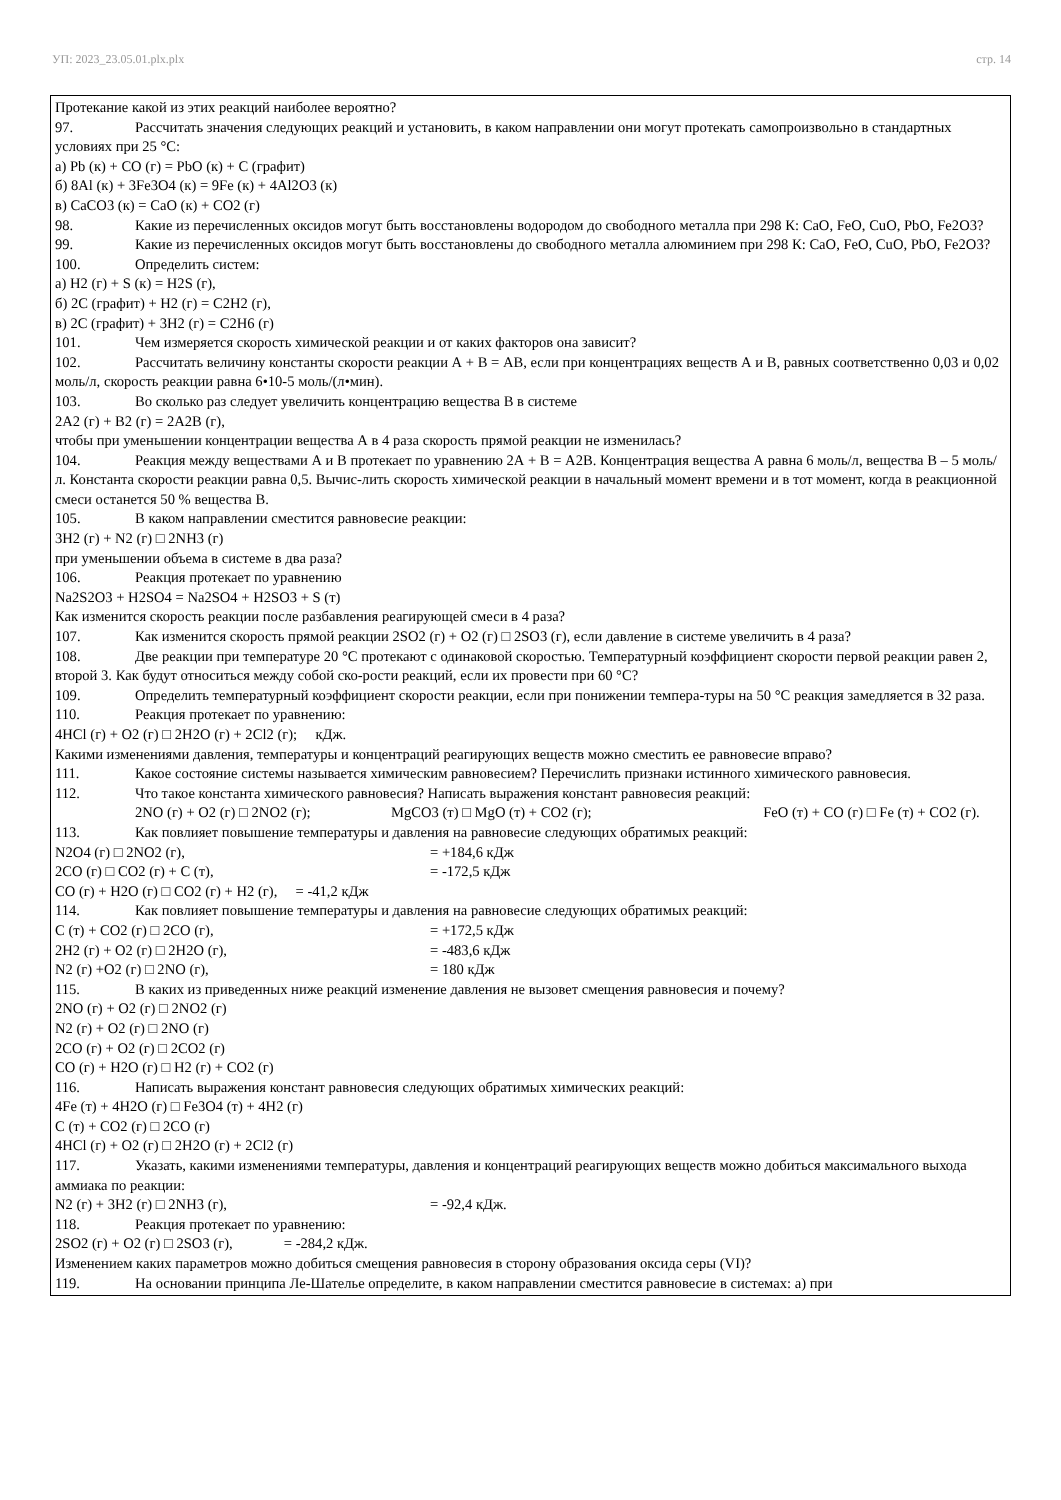УП: 2023_23.05.01.plx.plx стр. 14
Протекание какой из этих реакций наиболее вероятно?
97. Рассчитать значения следующих реакций и установить, в каком направлении они могут протекать самопроизвольно в стандартных условиях при 25 °С:
а) Pb (к) + CO (г) = PbO (к) + C (графит)
б) 8Al (к) + 3Fe3O4 (к) = 9Fe (к) + 4Al2O3 (к)
в) CaCO3 (к) = CaO (к) + CO2 (г)
98. Какие из перечисленных оксидов могут быть восстановлены водородом до свободного металла при 298 К: CaO, FeO, CuO, PbO, Fe2O3?
99. Какие из перечисленных оксидов могут быть восстановлены до свободного металла алюминием при 298 К: CaO, FeO, CuO, PbO, Fe2O3?
100. Определить систем:
а) H2 (г) + S (к) = H2S (г),
б) 2C (графит) + H2 (г) = C2H2 (г),
в) 2C (графит) + 3H2 (г) = C2H6 (г)
101. Чем измеряется скорость химической реакции и от каких факторов она зависит?
102. Рассчитать величину константы скорости реакции А + В = АВ, если при концентрациях веществ А и В, равных соответственно 0,03 и 0,02 моль/л, скорость реакции равна 6•10-5 моль/(л•мин).
103. Во сколько раз следует увеличить концентрацию вещества В в системе
2А2 (г) + В2 (г) = 2А2В (г),
чтобы при уменьшении концентрации вещества А в 4 раза скорость прямой реакции не изменилась?
104. Реакция между веществами А и В протекает по уравнению 2А + В = А2В. Концентрация вещества А равна 6 моль/л, вещества В – 5 моль/л. Константа скорости реакции равна 0,5. Вычис-лить скорость химической реакции в начальный момент времени и в тот момент, когда в реакционной смеси останется 50 % вещества В.
105. В каком направлении сместится равновесие реакции:
3H2 (г) + N2 (г) □ 2NH3 (г)
при уменьшении объема в системе в два раза?
106. Реакция протекает по уравнению
Na2S2O3 + H2SO4 = Na2SO4 + H2SO3 + S (т)
Как изменится скорость реакции после разбавления реагирующей смеси в 4 раза?
107. Как изменится скорость прямой реакции 2SO2 (г) + O2 (г) □ 2SO3 (г), если давление в системе увеличить в 4 раза?
108. Две реакции при температуре 20 °С протекают с одинаковой скоростью. Температурный коэффициент скорости первой реакции равен 2, второй 3. Как будут относиться между собой ско-рости реакций, если их провести при 60 °С?
109. Определить температурный коэффициент скорости реакции, если при понижении темпера-туры на 50 °С реакция замедляется в 32 раза.
110. Реакция протекает по уравнению:
4HCl (г) + O2 (г) □ 2H2O (г) + 2Cl2 (г); кДж.
Какими изменениями давления, температуры и концентраций реагирующих веществ можно сместить ее равновесие вправо?
111. Какое состояние системы называется химическим равновесием? Перечислить признаки истинного химического равновесия.
112. Что такое константа химического равновесия? Написать выражения констант равновесия реакций:
2NO (г) + O2 (г) □ 2NO2 (г); MgCO3 (т) □ MgO (т) + CO2 (г); FeO (т) + CO (г) □ Fe (т) + CO2 (г).
113. Как повлияет повышение температуры и давления на равновесие следующих обратимых реакций:
N2O4 (г) □ 2NO2 (г), = +184,6 кДж
2CO (г) □ CO2 (г) + C (т), = -172,5 кДж
CO (г) + H2O (г) □ CO2 (г) + H2 (г), = -41,2 кДж
114. Как повлияет повышение температуры и давления на равновесие следующих обратимых реакций:
C (т) + CO2 (г) □ 2CO (г), = +172,5 кДж
2H2 (г) + O2 (г) □ 2H2O (г), = -483,6 кДж
N2 (г) +O2 (г) □ 2NO (г), = 180 кДж
115. В каких из приведенных ниже реакций изменение давления не вызовет смещения равновесия и почему?
2NO (г) + O2 (г) □ 2NO2 (г)
N2 (г) + O2 (г) □ 2NO (г)
2CO (г) + O2 (г) □ 2CO2 (г)
CO (г) + H2O (г) □ H2 (г) + CO2 (г)
116. Написать выражения констант равновесия следующих обратимых химических реакций:
4Fe (т) + 4H2O (г) □ Fe3O4 (т) + 4H2 (г)
C (т) + CO2 (г) □ 2CO (г)
4HCl (г) + O2 (г) □ 2H2O (г) + 2Cl2 (г)
117. Указать, какими изменениями температуры, давления и концентраций реагирующих веществ можно добиться максимального выхода аммиака по реакции:
N2 (г) + 3H2 (г) □ 2NH3 (г), = -92,4 кДж.
118. Реакция протекает по уравнению:
2SO2 (г) + O2 (г) □ 2SO3 (г), = -284,2 кДж.
Изменением каких параметров можно добиться смещения равновесия в сторону образования оксида серы (VI)?
119. На основании принципа Ле-Шателье определите, в каком направлении сместится равновесие в системах: а) при